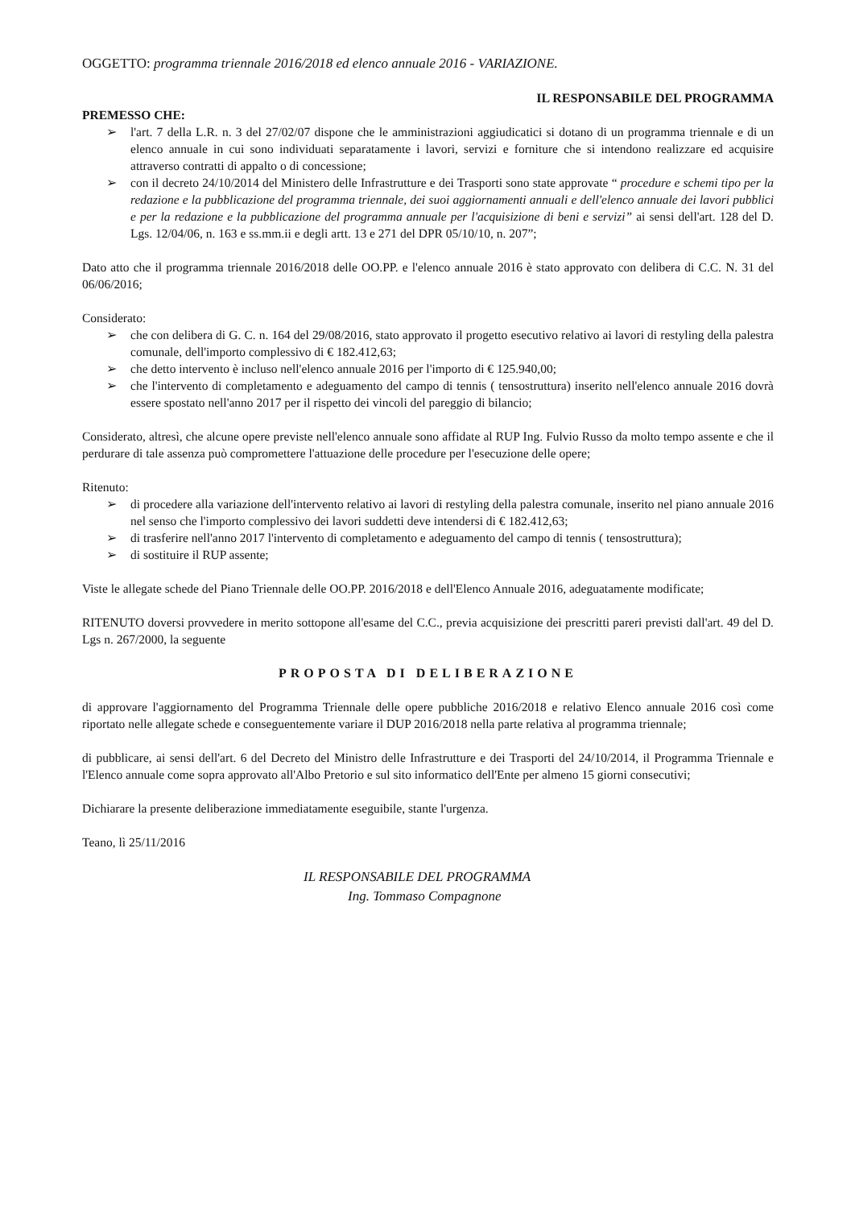OGGETTO: programma triennale 2016/2018 ed elenco annuale 2016 - VARIAZIONE.
IL RESPONSABILE DEL PROGRAMMA
PREMESSO CHE:
➢ l'art. 7 della L.R. n. 3 del 27/02/07 dispone che le amministrazioni aggiudicatici si dotano di un programma triennale e di un elenco annuale in cui sono individuati separatamente i lavori, servizi e forniture che si intendono realizzare ed acquisire attraverso contratti di appalto o di concessione;
➢ con il decreto 24/10/2014 del Ministero delle Infrastrutture e dei Trasporti sono state approvate “ procedure e schemi tipo per la redazione e la pubblicazione del programma triennale, dei suoi aggiornamenti annuali e dell'elenco annuale dei lavori pubblici e per la redazione e la pubblicazione del programma annuale per l'acquisizione di beni e servizi” ai sensi dell'art. 128 del D. Lgs. 12/04/06, n. 163 e ss.mm.ii e degli artt. 13 e 271 del DPR 05/10/10, n. 207”;
Dato atto che il programma triennale 2016/2018 delle OO.PP. e l'elenco annuale 2016 è stato approvato con delibera di C.C. N. 31 del 06/06/2016;
Considerato:
➢ che con delibera di G. C. n. 164 del 29/08/2016, stato approvato il progetto esecutivo relativo ai lavori di restyling della palestra comunale, dell'importo complessivo di € 182.412,63;
➢ che detto intervento è incluso nell'elenco annuale 2016 per l'importo di € 125.940,00;
➢ che l'intervento di completamento e adeguamento del campo di tennis ( tensostruttura) inserito nell'elenco annuale 2016 dovrà essere spostato nell'anno 2017 per il rispetto dei vincoli del pareggio di bilancio;
Considerato, altresì, che alcune opere previste nell'elenco annuale sono affidate al RUP Ing. Fulvio Russo da molto tempo assente e che il perdurare di tale assenza può compromettere l'attuazione delle procedure per l'esecuzione delle opere;
Ritenuto:
➢ di procedere alla variazione dell'intervento relativo ai lavori di restyling della palestra comunale, inserito nel piano annuale 2016 nel senso che l'importo complessivo dei lavori suddetti deve intendersi di € 182.412,63;
➢ di trasferire nell'anno 2017 l'intervento di completamento e adeguamento del campo di tennis ( tensostruttura);
➢ di sostituire il RUP assente;
Viste le allegate schede del Piano Triennale delle OO.PP. 2016/2018 e dell'Elenco Annuale 2016, adeguatamente modificate;
RITENUTO doversi provvedere in merito sottopone all'esame del C.C., previa acquisizione dei prescritti pareri previsti dall'art. 49 del D. Lgs n. 267/2000, la seguente
PROPOSTA DI DELIBERAZIONE
di approvare l'aggiornamento del Programma Triennale delle opere pubbliche 2016/2018 e relativo Elenco annuale 2016 così come riportato nelle allegate schede e conseguentemente variare il DUP 2016/2018 nella parte relativa al programma triennale;
di pubblicare, ai sensi dell'art. 6 del Decreto del Ministro delle Infrastrutture e dei Trasporti del 24/10/2014, il Programma Triennale e l'Elenco annuale come sopra approvato all'Albo Pretorio e sul sito informatico dell'Ente per almeno 15 giorni consecutivi;
Dichiarare la presente deliberazione immediatamente eseguibile, stante l'urgenza.
Teano, lì 25/11/2016
IL RESPONSABILE DEL PROGRAMMA
Ing. Tommaso Compagnone